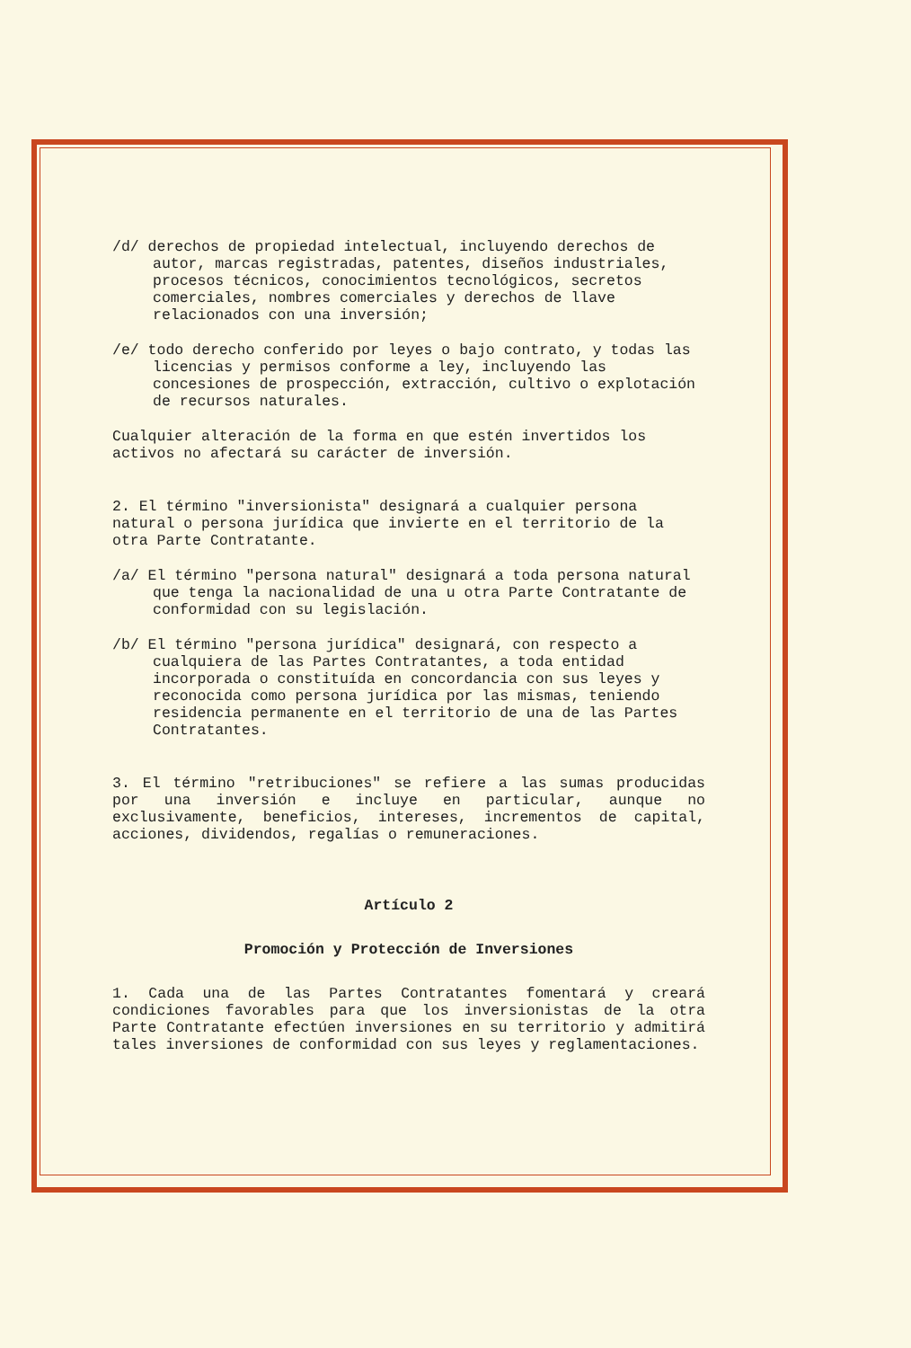/d/ derechos de propiedad intelectual, incluyendo derechos de autor, marcas registradas, patentes, diseños industriales, procesos técnicos, conocimientos tecnológicos, secretos comerciales, nombres comerciales y derechos de llave relacionados con una inversión;
/e/ todo derecho conferido por leyes o bajo contrato, y todas las licencias y permisos conforme a ley, incluyendo las concesiones de prospección, extracción, cultivo o explotación de recursos naturales.
Cualquier alteración de la forma en que estén invertidos los activos no afectará su carácter de inversión.
2. El término "inversionista" designará a cualquier persona natural o persona jurídica que invierte en el territorio de la otra Parte Contratante.
/a/ El término "persona natural" designará a toda persona natural que tenga la nacionalidad de una u otra Parte Contratante de conformidad con su legislación.
/b/ El término "persona jurídica" designará, con respecto a cualquiera de las Partes Contratantes, a toda entidad incorporada o constituída en concordancia con sus leyes y reconocida como persona jurídica por las mismas, teniendo residencia permanente en el territorio de una de las Partes Contratantes.
3. El término "retribuciones" se refiere a las sumas producidas por una inversión e incluye en particular, aunque no exclusivamente, beneficios, intereses, incrementos de capital, acciones, dividendos, regalías o remuneraciones.
Artículo 2
Promoción y Protección de Inversiones
1. Cada una de las Partes Contratantes fomentará y creará condiciones favorables para que los inversionistas de la otra Parte Contratante efectúen inversiones en su territorio y admitirá tales inversiones de conformidad con sus leyes y reglamentaciones.